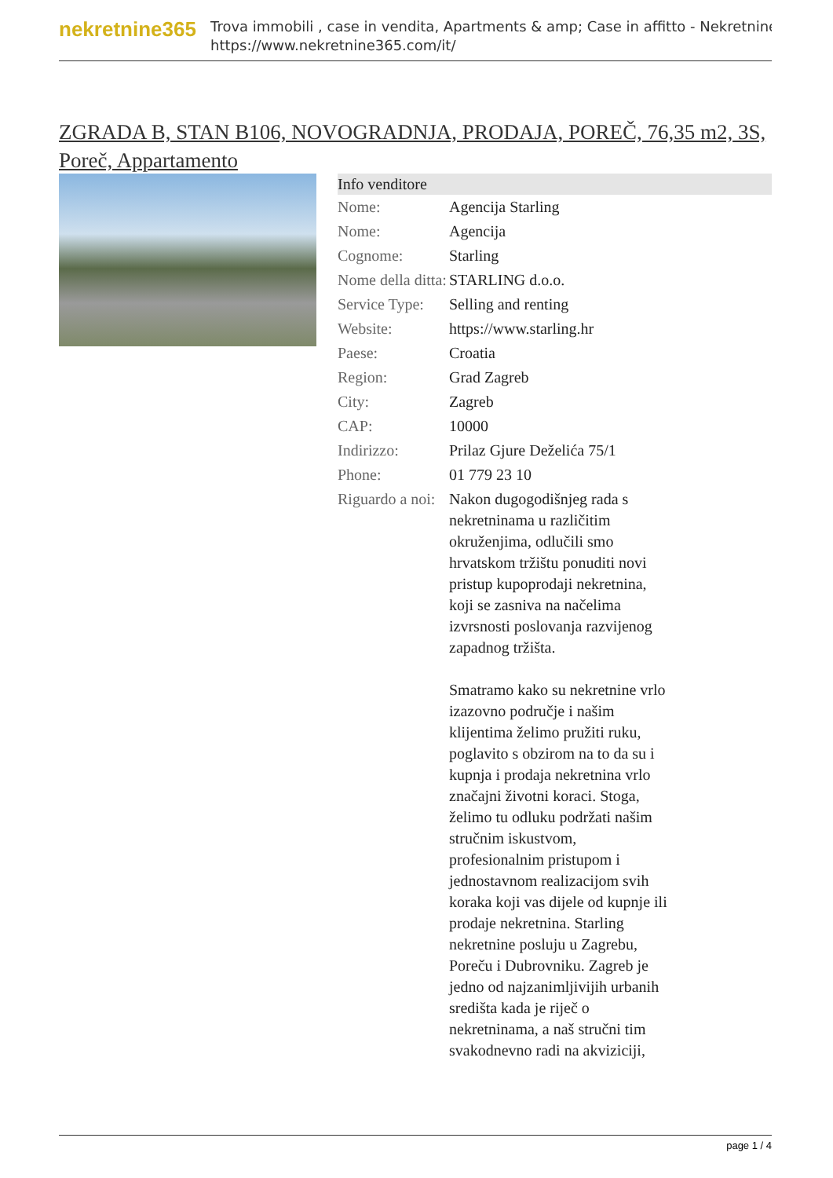nekretnine365
Trova immobili , case in vendita, Apartments & amp; Case in affitto - Nekretnine
https://www.nekretnine365.com/it/
ZGRADA B, STAN B106, NOVOGRADNJA, PRODAJA, POREČ, 76,35 m2, 3S, Poreč, Appartamento
| Info venditore | |
| --- | --- |
| Nome: | Agencija Starling |
| Nome: | Agencija |
| Cognome: | Starling |
| Nome della ditta: | STARLING d.o.o. |
| Service Type: | Selling and renting |
| Website: | https://www.starling.hr |
| Paese: | Croatia |
| Region: | Grad Zagreb |
| City: | Zagreb |
| CAP: | 10000 |
| Indirizzo: | Prilaz Gjure Deželića 75/1 |
| Phone: | 01 779 23 10 |
| Riguardo a noi: | Nakon dugogodišnjeg rada s nekretninama u različitim okruženjima, odlučili smo hrvatskom tržištu ponuditi novi pristup kupoprodaji nekretnina, koji se zasniva na načelima izvrsnosti poslovanja razvijenog zapadnog tržišta. Smatramo kako su nekretnine vrlo izazovno područje i našim klijentima želimo pružiti ruku, poglavito s obzirom na to da su i kupnja i prodaja nekretnina vrlo značajni životni koraci. Stoga, želimo tu odluku podržati našim stručnim iskustvom, profesionalnim pristupom i jednostavnom realizacijom svih koraka koji vas dijele od kupnje ili prodaje nekretnina. Starling nekretnine posluju u Zagrebu, Poreču i Dubrovniku. Zagreb je jedno od najzanimljivijih urbanih središta kada je riječ o nekretninama, a naš stručni tim svakodnevno radi na akviziciji, |
page 1 / 4